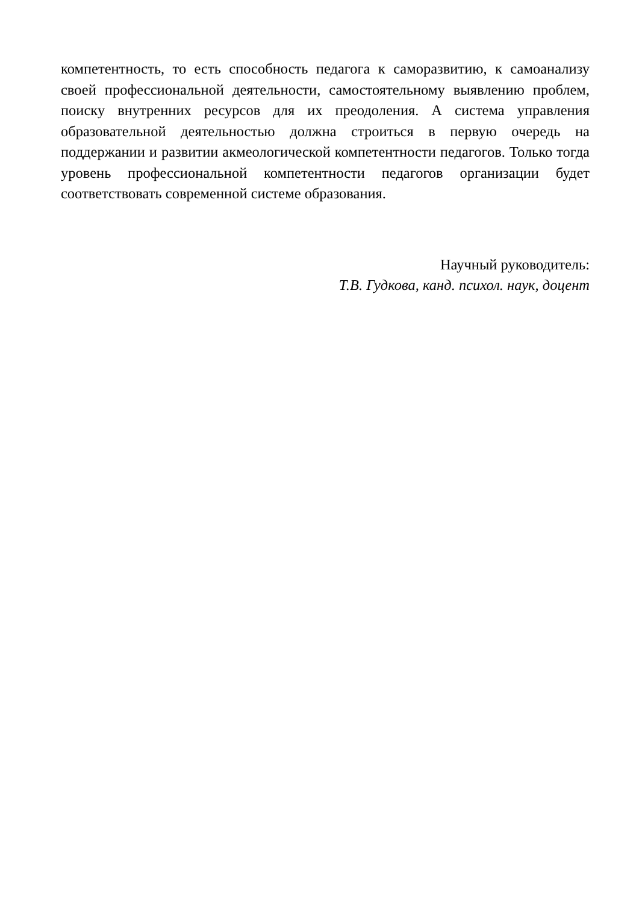компетентность, то есть способность педагога к саморазвитию, к самоанализу своей профессиональной деятельности, самостоятельному выявлению проблем, поиску внутренних ресурсов для их преодоления. А система управления образовательной деятельностью должна строиться в первую очередь на поддержании и развитии акмеологической компетентности педагогов. Только тогда уровень профессиональной компетентности педагогов организации будет соответствовать современной системе образования.
Научный руководитель:
Т.В. Гудкова, канд. психол. наук, доцент